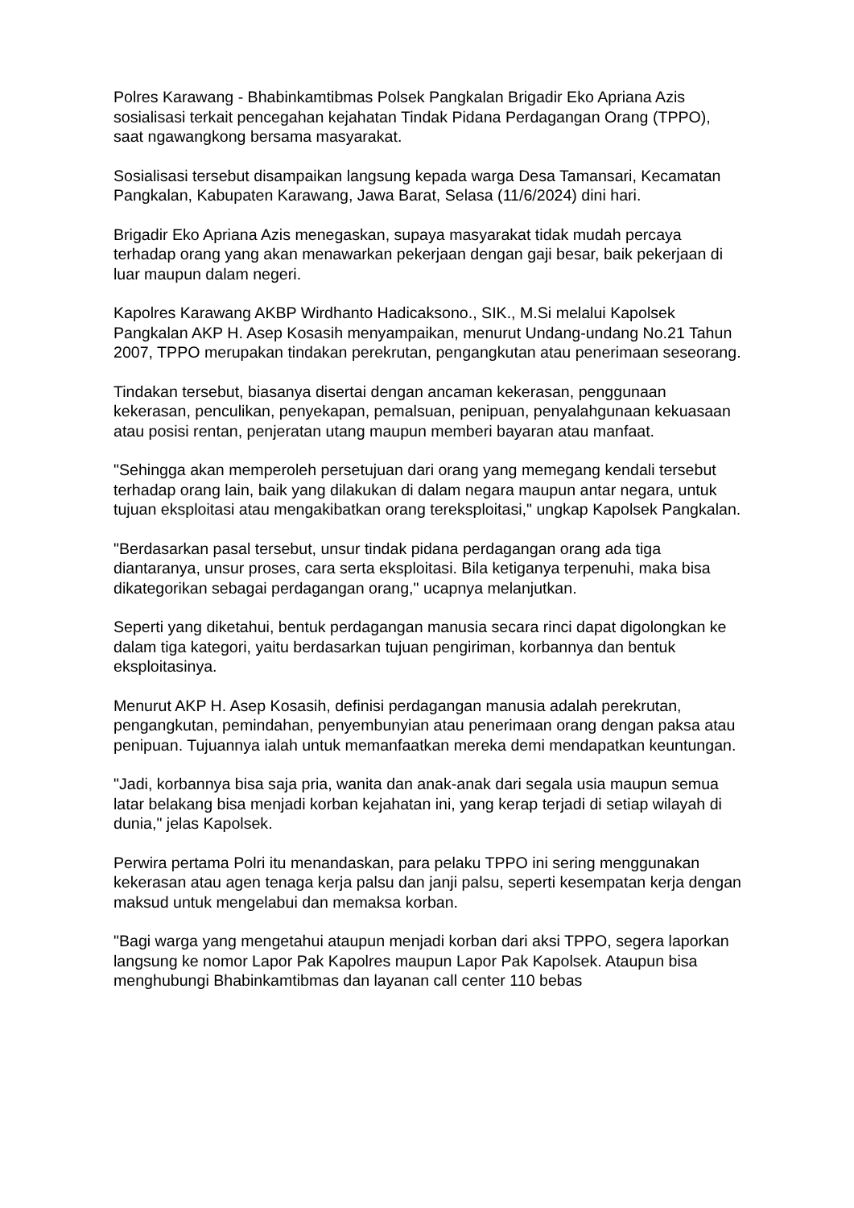Polres Karawang - Bhabinkamtibmas Polsek Pangkalan Brigadir Eko Apriana Azis sosialisasi terkait pencegahan kejahatan Tindak Pidana Perdagangan Orang (TPPO), saat ngawangkong bersama masyarakat.
Sosialisasi tersebut disampaikan langsung kepada warga Desa Tamansari, Kecamatan Pangkalan, Kabupaten Karawang, Jawa Barat, Selasa (11/6/2024) dini hari.
Brigadir Eko Apriana Azis menegaskan, supaya masyarakat tidak mudah percaya terhadap orang yang akan menawarkan pekerjaan dengan gaji besar, baik pekerjaan di luar maupun dalam negeri.
Kapolres Karawang AKBP Wirdhanto Hadicaksono., SIK., M.Si melalui Kapolsek Pangkalan AKP H. Asep Kosasih menyampaikan, menurut Undang-undang No.21 Tahun 2007, TPPO merupakan tindakan perekrutan, pengangkutan atau penerimaan seseorang.
Tindakan tersebut, biasanya disertai dengan ancaman kekerasan, penggunaan kekerasan, penculikan, penyekapan, pemalsuan, penipuan, penyalahgunaan kekuasaan atau posisi rentan, penjeratan utang maupun memberi bayaran atau manfaat.
"Sehingga akan memperoleh persetujuan dari orang yang memegang kendali tersebut terhadap orang lain, baik yang dilakukan di dalam negara maupun antar negara, untuk tujuan eksploitasi atau mengakibatkan orang tereksploitasi," ungkap Kapolsek Pangkalan.
"Berdasarkan pasal tersebut, unsur tindak pidana perdagangan orang ada tiga diantaranya, unsur proses, cara serta eksploitasi. Bila ketiganya terpenuhi, maka bisa dikategorikan sebagai perdagangan orang," ucapnya melanjutkan.
Seperti yang diketahui, bentuk perdagangan manusia secara rinci dapat digolongkan ke dalam tiga kategori, yaitu berdasarkan tujuan pengiriman, korbannya dan bentuk eksploitasinya.
Menurut AKP H. Asep Kosasih, definisi perdagangan manusia adalah perekrutan, pengangkutan, pemindahan, penyembunyian atau penerimaan orang dengan paksa atau penipuan. Tujuannya ialah untuk memanfaatkan mereka demi mendapatkan keuntungan.
"Jadi, korbannya bisa saja pria, wanita dan anak-anak dari segala usia maupun semua latar belakang bisa menjadi korban kejahatan ini, yang kerap terjadi di setiap wilayah di dunia," jelas Kapolsek.
Perwira pertama Polri itu menandaskan, para pelaku TPPO ini sering menggunakan kekerasan atau agen tenaga kerja palsu dan janji palsu, seperti kesempatan kerja dengan maksud untuk mengelabui dan memaksa korban.
"Bagi warga yang mengetahui ataupun menjadi korban dari aksi TPPO, segera laporkan langsung ke nomor Lapor Pak Kapolres maupun Lapor Pak Kapolsek. Ataupun bisa menghubungi Bhabinkamtibmas dan layanan call center 110 bebas